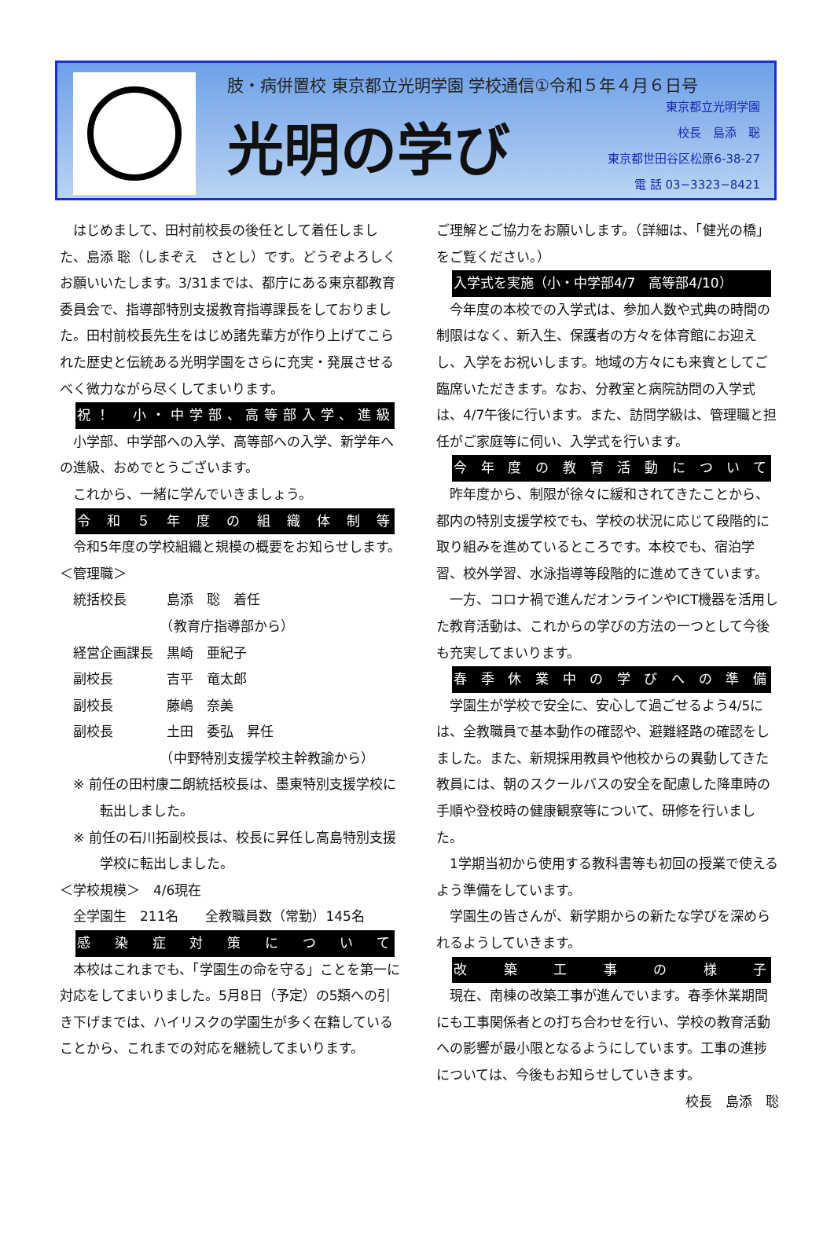肢・病併置校 東京都立光明学園 学校通信①令和５年４月６日号
光明の学び
東京都立光明学園
校長　島添　聡
東京都世田谷区松原6-38-27
電 話 03−3323−8421
はじめまして、田村前校長の後任として着任しました、島添 聡（しまぞえ　さとし）です。どうぞよろしくお願いいたします。3/31までは、都庁にある東京都教育委員会で、指導部特別支援教育指導課長をしておりました。田村前校長先生をはじめ諸先輩方が作り上げてこられた歴史と伝統ある光明学園をさらに充実・発展させるべく微力ながら尽くしてまいります。
祝！　小・中学部、高等部入学、進級
小学部、中学部への入学、高等部への入学、新学年への進級、おめでとうございます。
これから、一緒に学んでいきましょう。
令和５年度の組織体制等
令和5年度の学校組織と規模の概要をお知らせします。
＜管理職＞
　統括校長　　　島添　聡　着任
　　　　　　　　（教育庁指導部から）
　経営企画課長　黒崎　亜紀子
　副校長　　　　吉平　竜太郎
　副校長　　　　藤嶋　奈美
　副校長　　　　土田　委弘　昇任
　　　　　　　　（中野特別支援学校主幹教諭から）
※ 前任の田村康二朗統括校長は、墨東特別支援学校に転出しました。
※ 前任の石川拓副校長は、校長に昇任し高島特別支援学校に転出しました。
＜学校規模＞　4/6現在
　全学園生　211名　　全教職員数（常勤）145名
感染症対策について
本校はこれまでも、「学園生の命を守る」ことを第一に対応をしてまいりました。5月8日（予定）の5類への引き下げまでは、ハイリスクの学園生が多く在籍していることから、これまでの対応を継続してまいります。
ご理解とご協力をお願いします。（詳細は、「健光の橋」をご覧ください。）
入学式を実施（小・中学部4/7　高等部4/10）
今年度の本校での入学式は、参加人数や式典の時間の制限はなく、新入生、保護者の方々を体育館にお迎えし、入学をお祝いします。地域の方々にも来賓としてご臨席いただきます。なお、分教室と病院訪問の入学式は、4/7午後に行います。また、訪問学級は、管理職と担任がご家庭等に伺い、入学式を行います。
今年度の教育活動について
昨年度から、制限が徐々に緩和されてきたことから、都内の特別支援学校でも、学校の状況に応じて段階的に取り組みを進めているところです。本校でも、宿泊学習、校外学習、水泳指導等段階的に進めてきています。
一方、コロナ禍で進んだオンラインやICT機器を活用した教育活動は、これからの学びの方法の一つとして今後も充実してまいります。
春季休業中の学びへの準備
学園生が学校で安全に、安心して過ごせるよう4/5には、全教職員で基本動作の確認や、避難経路の確認をしました。また、新規採用教員や他校からの異動してきた教員には、朝のスクールバスの安全を配慮した降車時の手順や登校時の健康観察等について、研修を行いました。
1学期当初から使用する教科書等も初回の授業で使えるよう準備をしています。
学園生の皆さんが、新学期からの新たな学びを深められるようしていきます。
改築工事の様子
現在、南棟の改築工事が進んでいます。春季休業期間にも工事関係者との打ち合わせを行い、学校の教育活動への影響が最小限となるようにしています。工事の進捗については、今後もお知らせしていきます。
校長　島添　聡